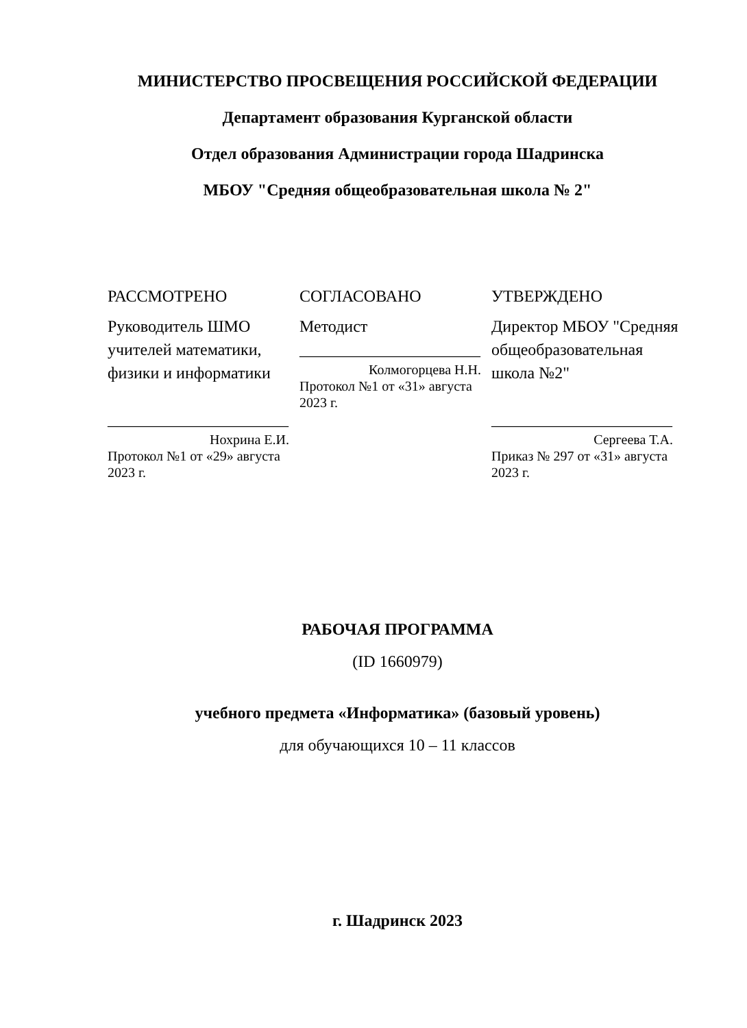МИНИСТЕРСТВО ПРОСВЕЩЕНИЯ РОССИЙСКОЙ ФЕДЕРАЦИИ
Департамент образования Курганской области
Отдел образования Администрации города Шадринска
МБОУ "Средняя общеобразовательная школа № 2"
РАССМОТРЕНО
Руководитель ШМО учителей математики, физики и информатики
______________________
Нохрина Е.И.
Протокол №1 от «29» августа 2023 г.
СОГЛАСОВАНО
Методист
______________________
Колмогорцева Н.Н.
Протокол №1 от «31» августа 2023 г.
УТВЕРЖДЕНО
Директор МБОУ "Средняя общеобразовательная школа №2"
______________________
Сергеева Т.А.
Приказ № 297 от «31» августа 2023 г.
РАБОЧАЯ ПРОГРАММА
(ID 1660979)
учебного предмета «Информатика» (базовый уровень)
для обучающихся 10 – 11 классов
г. Шадринск 2023